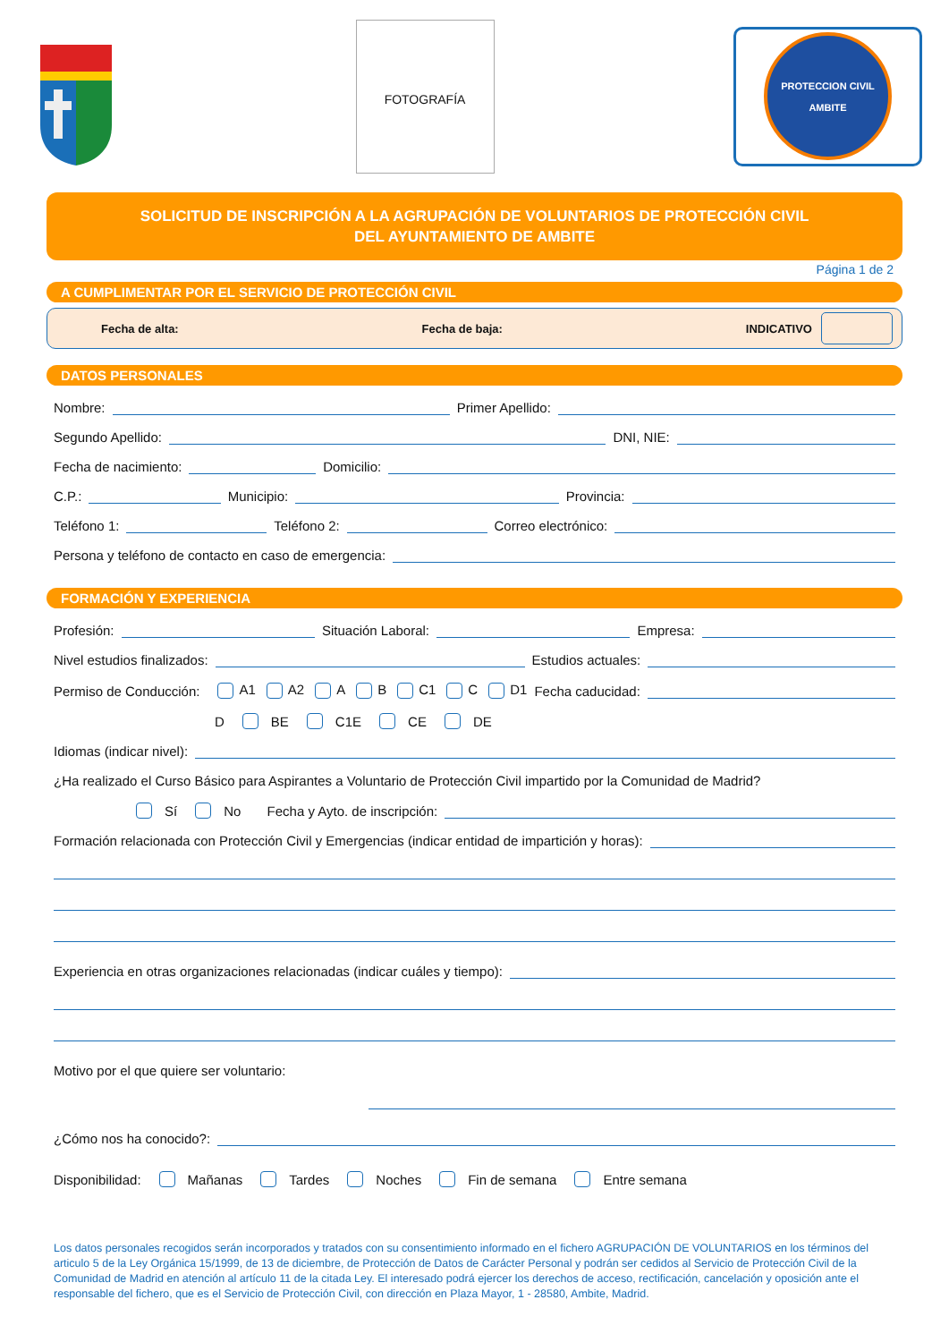FOTOGRAFÍA
PROTECCION CIVIL
AMBITE
SOLICITUD DE INSCRIPCIÓN A LA AGRUPACIÓN DE VOLUNTARIOS DE PROTECCIÓN CIVIL
DEL AYUNTAMIENTO DE AMBITE
Página 1 de 2
A CUMPLIMENTAR POR EL SERVICIO DE PROTECCIÓN CIVIL
Fecha de alta: Fecha de baja: INDICATIVO
DATOS PERSONALES
Nombre:
Primer Apellido:
Segundo Apellido:
DNI, NIE:
Fecha de nacimiento:
Domicilio:
C.P.:
Municipio:
Provincia:
Teléfono 1:
Teléfono 2:
Correo electrónico:
Persona y teléfono de contacto en caso de emergencia:
FORMACIÓN Y EXPERIENCIA
Profesión:
Situación Laboral:
Empresa:
Nivel estudios finalizados:
Estudios actuales:
Permiso de Conducción: A1 A2 A B C1 C D1 Fecha caducidad:
D BE C1E CE DE
Idiomas (indicar nivel):
¿Ha realizado el Curso Básico para Aspirantes a Voluntario de Protección Civil impartido por la Comunidad de Madrid?
Sí No Fecha y Ayto. de inscripción:
Formación relacionada con Protección Civil y Emergencias (indicar entidad de impartición y horas):
Experiencia en otras organizaciones relacionadas (indicar cuáles y tiempo):
Motivo por el que quiere ser voluntario:
¿Cómo nos ha conocido?:
Disponibilidad: Mañanas Tardes Noches Fin de semana Entre semana
Los datos personales recogidos serán incorporados y tratados con su consentimiento informado en el fichero AGRUPACIÓN DE VOLUNTARIOS en los términos del articulo 5 de la Ley Orgánica 15/1999, de 13 de diciembre, de Protección de Datos de Carácter Personal y podrán ser cedidos al Servicio de Protección Civil de la Comunidad de Madrid en atención al artículo 11 de la citada Ley. El interesado podrá ejercer los derechos de acceso, rectificación, cancelación y oposición ante el responsable del fichero, que es el Servicio de Protección Civil, con dirección en Plaza Mayor, 1 - 28580, Ambite, Madrid.